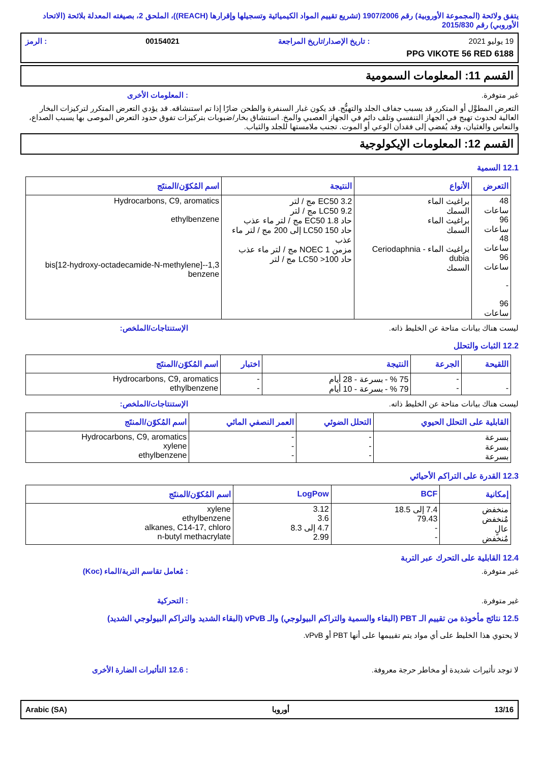يتفق ولائحة (المجموعة الأوروبية) رقم 1907/2006 (تشريع تقييم المواد الكيميائية وتسجيلها وإقرارها (REACH))، الملحق 2، بصيغته المعدلة بلائحة (الاتحاد الأوروبي) رقم 2015/830
19 يوليو 2021: تاريخ الإصدار/تاريخ المراجعة 00154021: الرمز
PPG VIKOTE 56 RED 6188
القسم 11: المعلومات السمومية
غير متوفرة.: المعلومات الأخرى
التعرض المطوَّل أو المتكرر قد يسبب جفاف الجلد والتهيُّج. قد يكون غبار السنفرة والطحن ضارًا إذا تم استنشاقه. قد يؤدي التعرض المتكرر لتركيزات البخار العالية لحدوث تهيج في الجهاز التنفسي وتلف دائم في الجهاز العصبي والمخ. استنشاق بخار/ضبوبات بتركيزات تفوق حدود التعرض الموصى بها يسبب الصداع، والنعاس والغثيان، وقد يُفضي إلى فقدان الوعي أو الموت. تجنب ملامستها للجلد والثياب.
القسم 12: المعلومات الإيكولوجية
12.1 السمية
| التعرض | الأنواع | النتيجة | اسم المُكوّن/المنتَج |
| --- | --- | --- | --- |
| 48 ساعات 96 ساعات 48 ساعات 96 ساعات - 96 ساعات | براغيث الماء السمك براغيث الماء السمك براغيث الماء - Ceriodaphnia dubia السمك | EC50 3.2 مج / لتر LC50 9.2 مج / لتر حاد EC50 1.8 مج / لتر ماء عذب حاد LC50 150 إلى 200 مج / لتر ماء عذب مزمن NOEC 1 مج / لتر ماء عذب حاد LC50 >100 مج / لتر | Hydrocarbons, C9, aromatics ethylbenzene 1,3-bis[12-hydroxy-octadecamide-N-methylene]-benzene |
ليست هناك بيانات متاحة عن الخليط ذاته. الإستنتاجات/الملخص:
12.2 الثبات والتحلل
| اللقيحة | الجرعة | النتيجة | اختبار | اسم المُكوّن/المنتَج |
| --- | --- | --- | --- | --- |
| - | - - | 75 % - بسرعة - 28 أيام 79 % - بسرعة - 10 أيام | - - | Hydrocarbons, C9, aromatics ethylbenzene |
ليست هناك بيانات متاحة عن الخليط ذاته. الإستنتاجات/الملخص:
| القابلية على التحلل الحيوي | التحلل الضوئي | العمر النصفي المائي | اسم المُكوّن/المنتَج |
| --- | --- | --- | --- |
| بسرعة بسرعة بسرعة | - - - | - - - | Hydrocarbons, C9, aromatics xylene ethylbenzene |
12.3 القدرة على التراكم الأحيائي
| إمكانية | BCF | LogPow | اسم المُكوّن/المنتَج |
| --- | --- | --- | --- |
| منخفض مُنخفض عالٍ مُنخفض | 7.4 إلى 18.5 79.43 - - | 3.12 3.6 4.7 إلى 8.3 2.99 | xylene ethylbenzene alkanes, C14-17, chloro n-butyl methacrylate |
12.4 القابلية على التحرك عبر التربة
غير متوفرة.: مُعامل تقاسم التربة/الماء (Koc)
غير متوفرة.: التحركية
12.5 نتائج مأخوذة من تقييم الـ PBT (البقاء والسمية والتراكم البيولوجي) والـ vPvB (البقاء الشديد والتراكم البيولوجي الشديد)
لا يحتوي هذا الخليط على أي مواد يتم تقييمها على أنها PBT أو vPvB.
لا توجد تأثيرات شديدة أو مخاطر حرجة معروفة.: 12.6 التأثيرات الضارة الأخرى
Arabic (SA) أوروبا 13/16